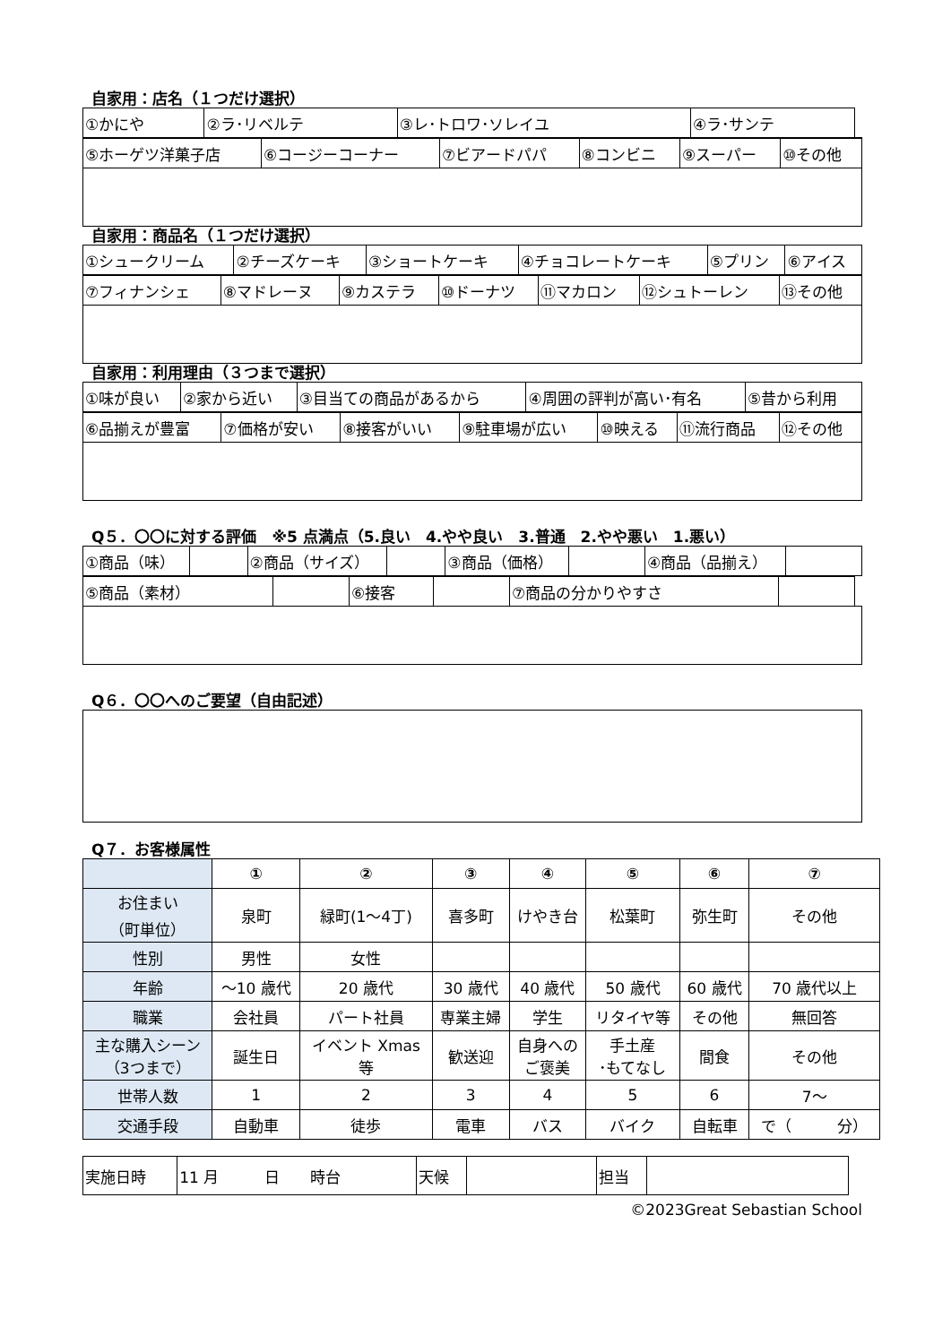自家用：店名（１つだけ選択）
| ①かにや | ②ラ･リベルテ | ③レ･トロワ･ソレイユ | ④ラ･サンテ | |
| ⑤ホーゲツ洋菓子店 | ⑥コージーコーナー | ⑦ビアードパパ | ⑧コンビニ | ⑨スーパー | ⑩その他 |
自家用：商品名（１つだけ選択）
| ①シュークリーム | ②チーズケーキ | ③ショートケーキ | ④チョコレートケーキ | ⑤プリン | ⑥アイス |
| ⑦フィナンシェ | ⑧マドレーヌ | ⑨カステラ | ⑩ドーナツ | ⑪マカロン | ⑫シュトーレン | ⑬その他 |
自家用：利用理由（３つまで選択）
| ①味が良い | ②家から近い | ③目当ての商品があるから | ④周囲の評判が高い･有名 | ⑤昔から利用 |
| ⑥品揃えが豊富 | ⑦価格が安い | ⑧接客がいい | ⑨駐車場が広い | ⑩映える | ⑪流行商品 | ⑫その他 |
Q５．〇〇に対する評価　※5 点満点（5.良い　4.やや良い　3.普通　2.やや悪い　1.悪い）
| ①商品（味） | | ②商品（サイズ） | | ③商品（価格） | | ④商品（品揃え） | |
| ⑤商品（素材） | | ⑥接客 | | ⑦商品の分かりやすさ | | |
Q６．〇〇へのご要望（自由記述）
Q７．お客様属性
| | ① | ② | ③ | ④ | ⑤ | ⑥ | ⑦ |
| お住まい （町単位） | 泉町 | 緑町(1～4丁) | 喜多町 | けやき台 | 松葉町 | 弥生町 | その他 |
| 性別 | 男性 | 女性 | | | | | |
| 年齢 | ～10 歳代 | 20 歳代 | 30 歳代 | 40 歳代 | 50 歳代 | 60 歳代 | 70 歳代以上 |
| 職業 | 会社員 | パート社員 | 専業主婦 | 学生 | リタイヤ等 | その他 | 無回答 |
| 主な購入シーン （3つまで） | 誕生日 | イベント Xmas 等 | 歓送迎 | 自身への ご褒美 | 手土産 ･もてなし | 間食 | その他 |
| 世帯人数 | 1 | 2 | 3 | 4 | 5 | 6 | 7～ |
| 交通手段 | 自動車 | 徒歩 | 電車 | バス | バイク | 自転車 | で（ 分） |
| 実施日時 | 11 月 日 時台 | 天候 | | 担当 | |
©2023Great Sebastian School